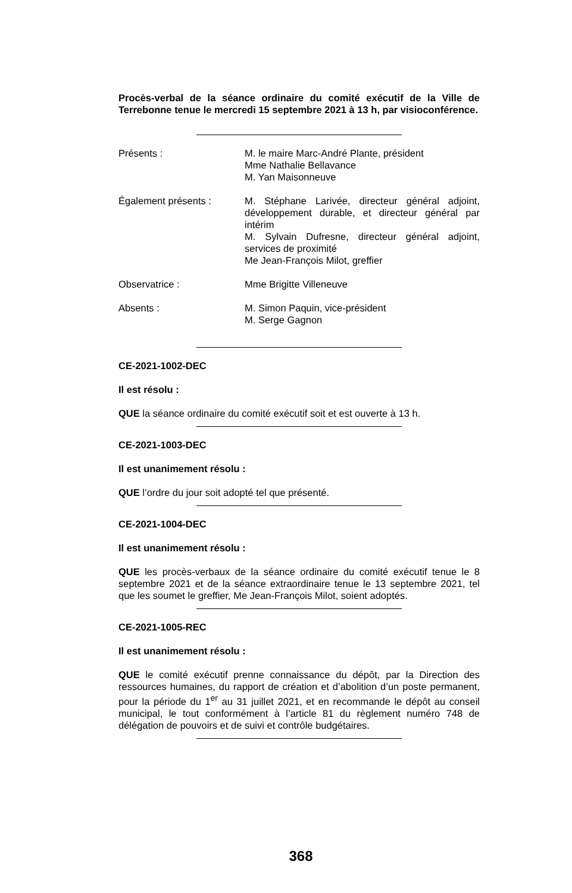Procès-verbal de la séance ordinaire du comité exécutif de la Ville de Terrebonne tenue le mercredi 15 septembre 2021 à 13 h, par visioconférence.
Présents : M. le maire Marc-André Plante, président
Mme Nathalie Bellavance
M. Yan Maisonneuve
Également présents : M. Stéphane Larivée, directeur général adjoint, développement durable, et directeur général par intérim
M. Sylvain Dufresne, directeur général adjoint, services de proximité
Me Jean-François Milot, greffier
Observatrice : Mme Brigitte Villeneuve
Absents : M. Simon Paquin, vice-président
M. Serge Gagnon
CE-2021-1002-DEC
Il est résolu :
QUE la séance ordinaire du comité exécutif soit et est ouverte à 13 h.
CE-2021-1003-DEC
Il est unanimement résolu :
QUE l’ordre du jour soit adopté tel que présenté.
CE-2021-1004-DEC
Il est unanimement résolu :
QUE les procès-verbaux de la séance ordinaire du comité exécutif tenue le 8 septembre 2021 et de la séance extraordinaire tenue le 13 septembre 2021, tel que les soumet le greffier, Me Jean-François Milot, soient adoptés.
CE-2021-1005-REC
Il est unanimement résolu :
QUE le comité exécutif prenne connaissance du dépôt, par la Direction des ressources humaines, du rapport de création et d’abolition d’un poste permanent, pour la période du 1<sup>er</sup> au 31 juillet 2021, et en recommande le dépôt au conseil municipal, le tout conformément à l’article 81 du règlement numéro 748 de délégation de pouvoirs et de suivi et contrôle budgétaires.
368